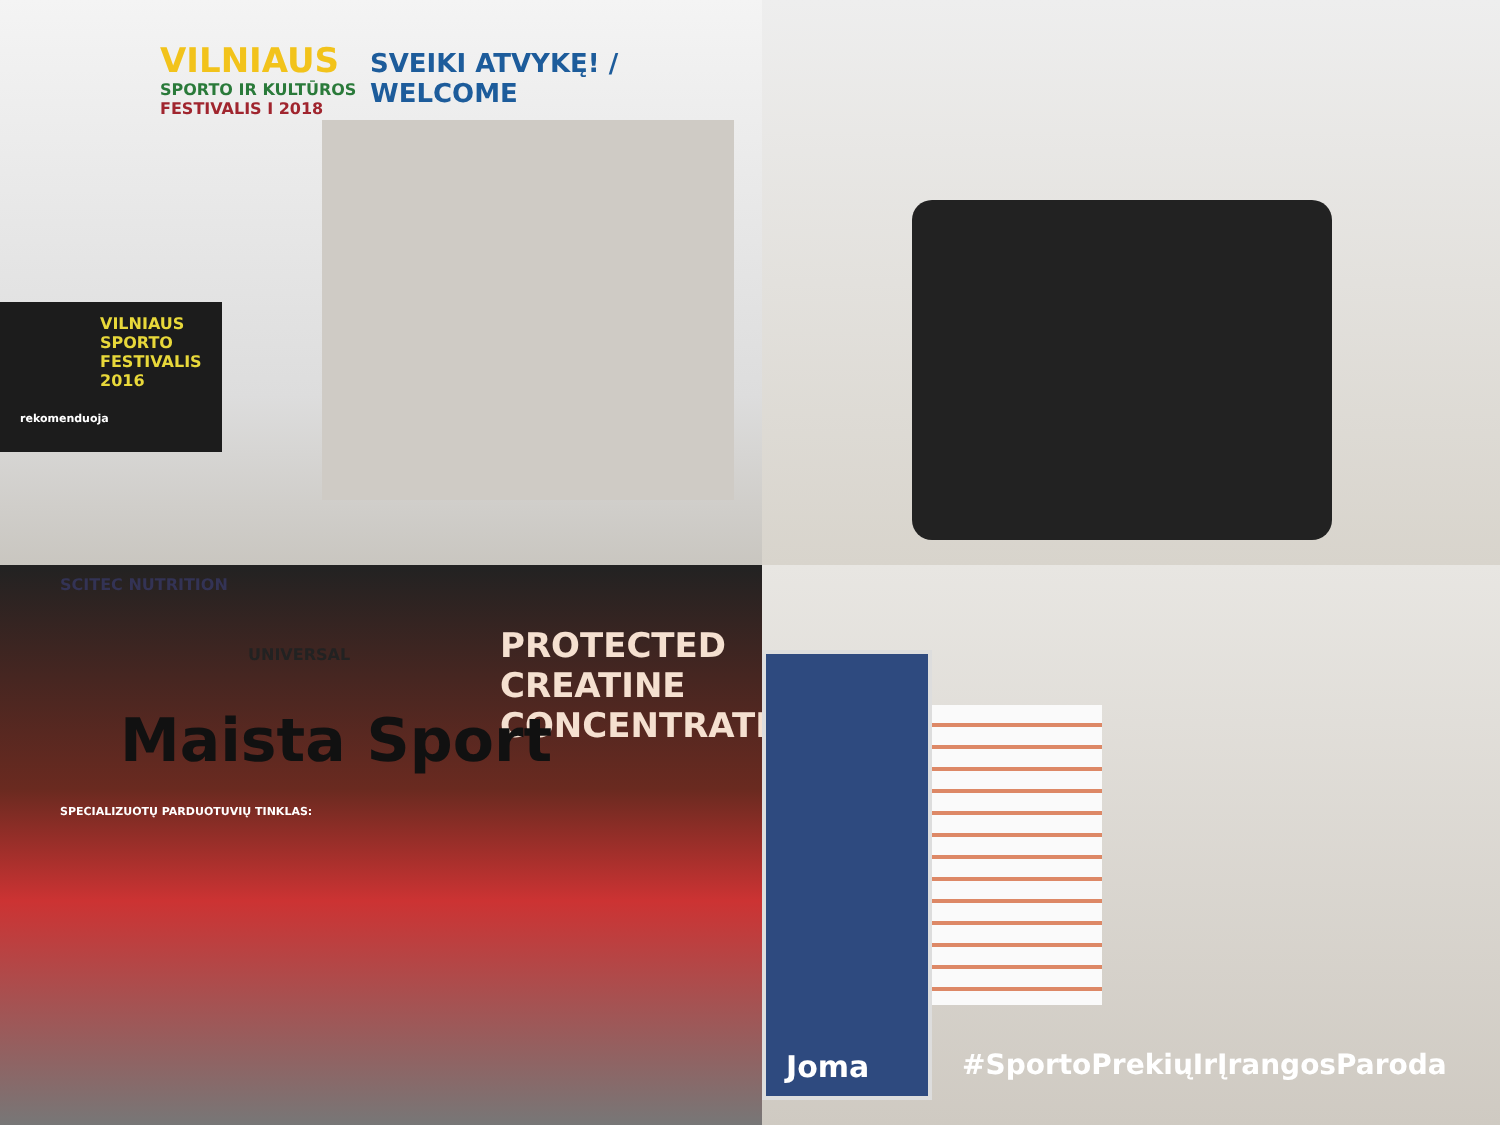VILNIAUS
SPORTO IR KULTŪROS
FESTIVALIS I 2018
SVEIKI ATVYKĘ! / WELCOME
VILNIAUS
SPORTO
FESTIVALIS
2016
rekomenduoja
PROTECTED CREATINE
CONCENTRATE
SCITEC NUTRITION
UNIVERSAL
Maista Sport
SPECIALIZUOTŲ PARDUOTUVIŲ TINKLAS:
Joma
#SportoPrekiųIrĮrangosParoda